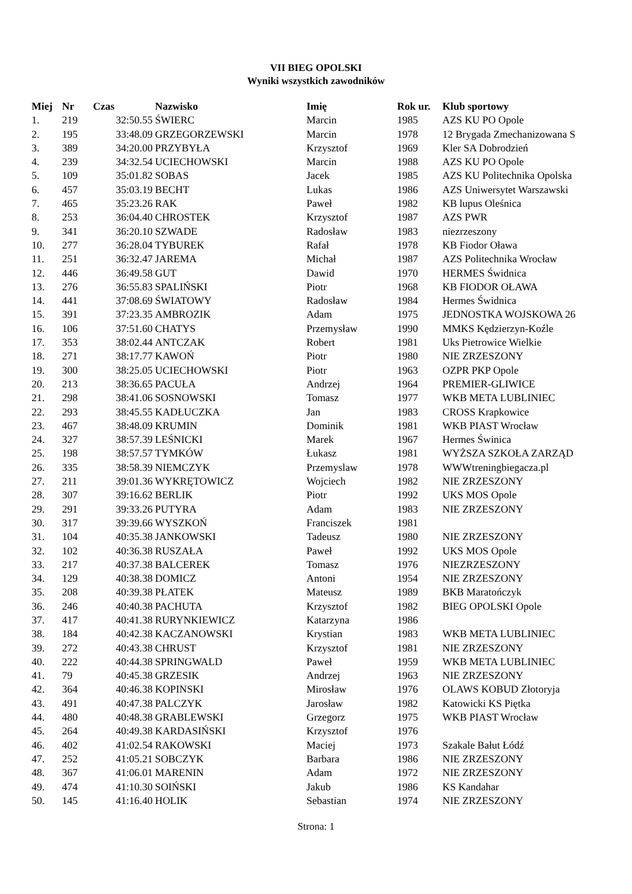VII BIEG OPOLSKI
Wyniki wszystkich zawodników
| Miej | Nr | Czas | Nazwisko | Imię | Rok ur. | Klub sportowy |
| --- | --- | --- | --- | --- | --- | --- |
| 1. | 219 | 32:50.55 | ŚWIERC | Marcin | 1985 | AZS KU PO Opole |
| 2. | 195 | 33:48.09 | GRZEGORZEWSKI | Marcin | 1978 | 12 Brygada Zmechanizowana S |
| 3. | 389 | 34:20.00 | PRZYBYŁA | Krzysztof | 1969 | Kler SA Dobrodzień |
| 4. | 239 | 34:32.54 | UCIECHOWSKI | Marcin | 1988 | AZS KU PO Opole |
| 5. | 109 | 35:01.82 | SOBAS | Jacek | 1985 | AZS KU Politechnika Opolska |
| 6. | 457 | 35:03.19 | BECHT | Lukas | 1986 | AZS Uniwersytet Warszawski |
| 7. | 465 | 35:23.26 | RAK | Paweł | 1982 | KB lupus Oleśnica |
| 8. | 253 | 36:04.40 | CHROSTEK | Krzysztof | 1987 | AZS PWR |
| 9. | 341 | 36:20.10 | SZWADE | Radosław | 1983 | niezrzeszony |
| 10. | 277 | 36:28.04 | TYBUREK | Rafał | 1978 | KB Fiodor Oława |
| 11. | 251 | 36:32.47 | JAREMA | Michał | 1987 | AZS Politechnika Wrocław |
| 12. | 446 | 36:49.58 | GUT | Dawid | 1970 | HERMES Świdnica |
| 13. | 276 | 36:55.83 | SPALIŃSKI | Piotr | 1968 | KB FIODOR OŁAWA |
| 14. | 441 | 37:08.69 | ŚWIATOWY | Radosław | 1984 | Hermes Świdnica |
| 15. | 391 | 37:23.35 | AMBROZIK | Adam | 1975 | JEDNOSTKA WOJSKOWA 26 |
| 16. | 106 | 37:51.60 | CHATYS | Przemysław | 1990 | MMKS Kędzierzyn-Koźle |
| 17. | 353 | 38:02.44 | ANTCZAK | Robert | 1981 | Uks Pietrowice Wielkie |
| 18. | 271 | 38:17.77 | KAWOŃ | Piotr | 1980 | NIE ZRZESZONY |
| 19. | 300 | 38:25.05 | UCIECHOWSKI | Piotr | 1963 | OZPR PKP Opole |
| 20. | 213 | 38:36.65 | PACUŁA | Andrzej | 1964 | PREMIER-GLIWICE |
| 21. | 298 | 38:41.06 | SOSNOWSKI | Tomasz | 1977 | WKB META LUBLINIEC |
| 22. | 293 | 38:45.55 | KADŁUCZKA | Jan | 1983 | CROSS Krapkowice |
| 23. | 467 | 38:48.09 | KRUMIN | Dominik | 1981 | WKB PIAST Wrocław |
| 24. | 327 | 38:57.39 | LEŚNICKI | Marek | 1967 | Hermes Świnica |
| 25. | 198 | 38:57.57 | TYMKÓW | Łukasz | 1981 | WYŻSZA SZKOŁA ZARZĄD |
| 26. | 335 | 38:58.39 | NIEMCZYK | Przemyslaw | 1978 | WWWtreningbiegacza.pl |
| 27. | 211 | 39:01.36 | WYKRĘTOWICZ | Wojciech | 1982 | NIE ZRZESZONY |
| 28. | 307 | 39:16.62 | BERLIK | Piotr | 1992 | UKS MOS Opole |
| 29. | 291 | 39:33.26 | PUTYRA | Adam | 1983 | NIE ZRZESZONY |
| 30. | 317 | 39:39.66 | WYSZKOŃ | Franciszek | 1981 | |
| 31. | 104 | 40:35.38 | JANKOWSKI | Tadeusz | 1980 | NIE ZRZESZONY |
| 32. | 102 | 40:36.38 | RUSZAŁA | Paweł | 1992 | UKS MOS Opole |
| 33. | 217 | 40:37.38 | BALCEREK | Tomasz | 1976 | NIEZRZESZONY |
| 34. | 129 | 40:38.38 | DOMICZ | Antoni | 1954 | NIE ZRZESZONY |
| 35. | 208 | 40:39.38 | PŁATEK | Mateusz | 1989 | BKB Maratończyk |
| 36. | 246 | 40:40.38 | PACHUTA | Krzysztof | 1982 | BIEG OPOLSKI Opole |
| 37. | 417 | 40:41.38 | RURYNKIEWICZ | Katarzyna | 1986 | |
| 38. | 184 | 40:42.38 | KACZANOWSKI | Krystian | 1983 | WKB META LUBLINIEC |
| 39. | 272 | 40:43.38 | CHRUST | Krzysztof | 1981 | NIE ZRZESZONY |
| 40. | 222 | 40:44.38 | SPRINGWALD | Paweł | 1959 | WKB META LUBLINIEC |
| 41. | 79 | 40:45.38 | GRZESIK | Andrzej | 1963 | NIE ZRZESZONY |
| 42. | 364 | 40:46.38 | KOPINSKI | Mirosław | 1976 | OLAWS KOBUD Złotoryja |
| 43. | 491 | 40:47.38 | PALCZYK | Jarosław | 1982 | Katowicki KS Piętka |
| 44. | 480 | 40:48.38 | GRABLEWSKI | Grzegorz | 1975 | WKB PIAST Wrocław |
| 45. | 264 | 40:49.38 | KARDASIŃSKI | Krzysztof | 1976 | |
| 46. | 402 | 41:02.54 | RAKOWSKI | Maciej | 1973 | Szakale Bałut Łódź |
| 47. | 252 | 41:05.21 | SOBCZYK | Barbara | 1986 | NIE ZRZESZONY |
| 48. | 367 | 41:06.01 | MARENIN | Adam | 1972 | NIE ZRZESZONY |
| 49. | 474 | 41:10.30 | SOIŃSKI | Jakub | 1986 | KS Kandahar |
| 50. | 145 | 41:16.40 | HOLIK | Sebastian | 1974 | NIE ZRZESZONY |
Strona: 1